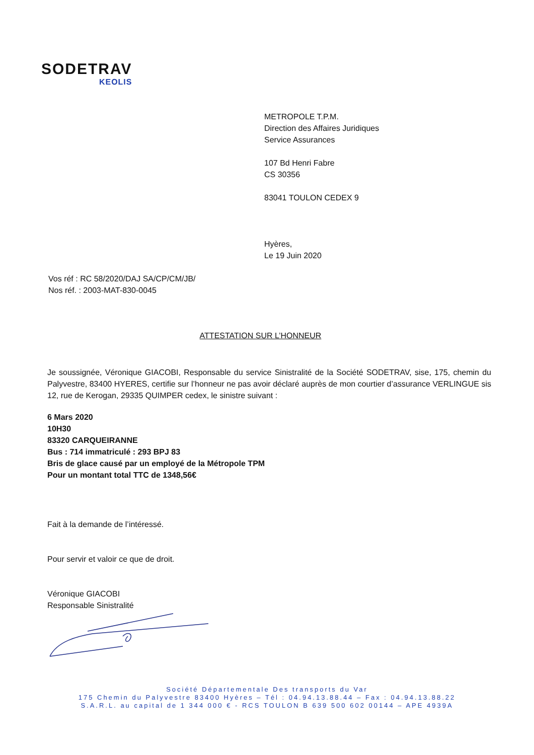SODETRAV
KEOLIS
METROPOLE T.P.M.
Direction des Affaires Juridiques
Service Assurances
107 Bd Henri Fabre
CS 30356
83041 TOULON CEDEX 9
Hyères,
Le 19 Juin 2020
Vos réf : RC 58/2020/DAJ SA/CP/CM/JB/
Nos réf. : 2003-MAT-830-0045
ATTESTATION SUR L’HONNEUR
Je soussignée, Véronique GIACOBI, Responsable du service Sinistralité de la Société SODETRAV, sise, 175, chemin du Palyvestre, 83400 HYERES, certifie sur l’honneur ne pas avoir déclaré auprès de mon courtier d’assurance VERLINGUE sis 12, rue de Kerogan, 29335 QUIMPER cedex, le sinistre suivant :
6 Mars 2020
10H30
83320 CARQUEIRANNE
Bus : 714 immatriculé : 293 BPJ 83
Bris de glace causé par un employé de la Métropole TPM
Pour un montant total TTC de 1348,56€
Fait à la demande de l’intéressé.
Pour servir et valoir ce que de droit.
Véronique GIACOBI
Responsable Sinistralité
Société Départementale Des transports du Var
175 Chemin du Palyvestre 83400 Hyères – Tél : 04.94.13.88.44 – Fax : 04.94.13.88.22
S.A.R.L. au capital de 1 344 000 € - RCS TOULON B 639 500 602 00144 – APE 4939A